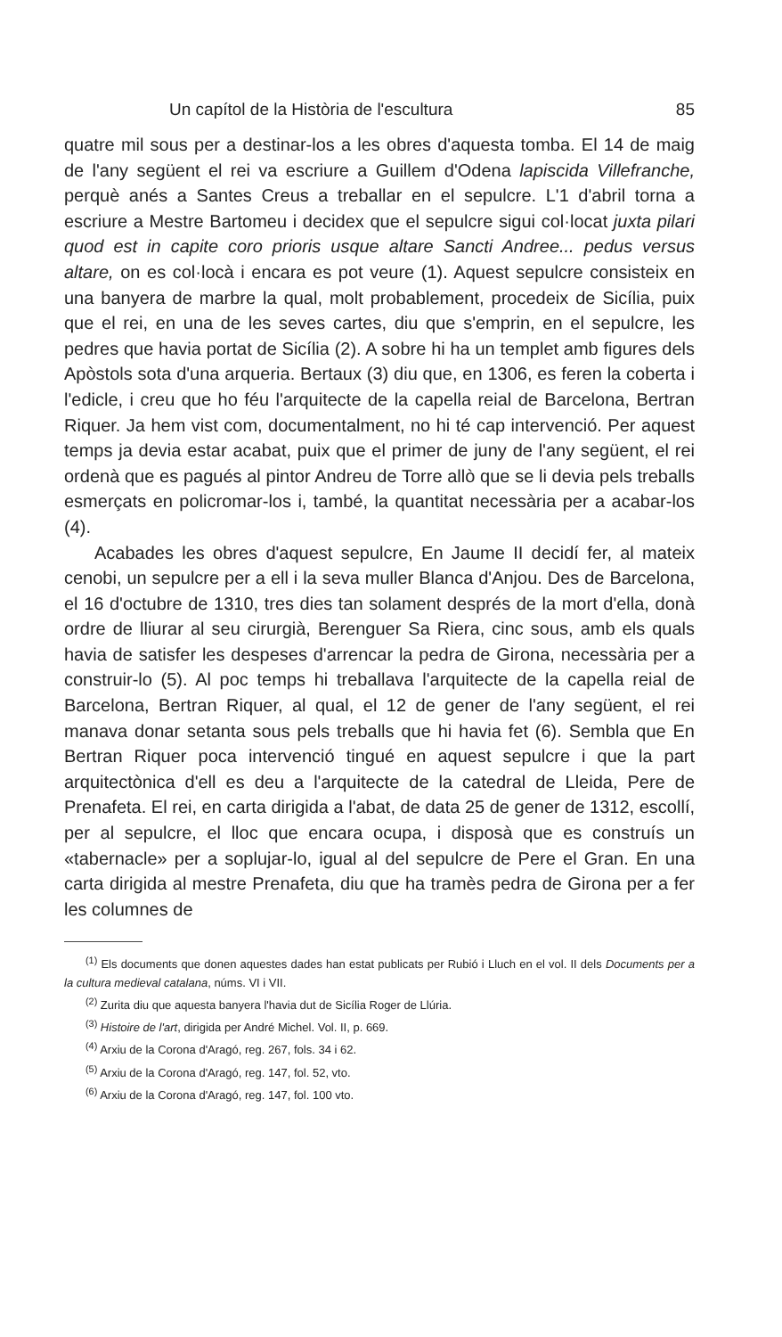Un capítol de la Història de l'escultura 85
quatre mil sous per a destinar-los a les obres d'aquesta tomba. El 14 de maig de l'any següent el rei va escriure a Guillem d'Odena lapiscida Villefranche, perquè anés a Santes Creus a treballar en el sepulcre. L'1 d'abril torna a escriure a Mestre Bartomeu i decidex que el sepulcre sigui col·locat juxta pilari quod est in capite coro prioris usque altare Sancti Andree... pedus versus altare, on es col·locà i encara es pot veure (1). Aquest sepulcre consisteix en una banyera de marbre la qual, molt probablement, procedeix de Sicília, puix que el rei, en una de les seves cartes, diu que s'emprin, en el sepulcre, les pedres que havia portat de Sicília (2). A sobre hi ha un templet amb figures dels Apòstols sota d'una arqueria. Bertaux (3) diu que, en 1306, es feren la coberta i l'edicle, i creu que ho féu l'arquitecte de la capella reial de Barcelona, Bertran Riquer. Ja hem vist com, documentalment, no hi té cap intervenció. Per aquest temps ja devia estar acabat, puix que el primer de juny de l'any següent, el rei ordenà que es pagués al pintor Andreu de Torre allò que se li devia pels treballs esmerçats en policromar-los i, també, la quantitat necessària per a acabar-los (4).
Acabades les obres d'aquest sepulcre, En Jaume II decidí fer, al mateix cenobi, un sepulcre per a ell i la seva muller Blanca d'Anjou. Des de Barcelona, el 16 d'octubre de 1310, tres dies tan solament després de la mort d'ella, donà ordre de lliurar al seu cirurgià, Berenguer Sa Riera, cinc sous, amb els quals havia de satisfer les despeses d'arrencar la pedra de Girona, necessària per a construir-lo (5). Al poc temps hi treballava l'arquitecte de la capella reial de Barcelona, Bertran Riquer, al qual, el 12 de gener de l'any següent, el rei manava donar setanta sous pels treballs que hi havia fet (6). Sembla que En Bertran Riquer poca intervenció tingué en aquest sepulcre i que la part arquitectònica d'ell es deu a l'arquitecte de la catedral de Lleida, Pere de Prenafeta. El rei, en carta dirigida a l'abat, de data 25 de gener de 1312, escollí, per al sepulcre, el lloc que encara ocupa, i disposà que es construís un «tabernacle» per a soplujar-lo, igual al del sepulcre de Pere el Gran. En una carta dirigida al mestre Prenafeta, diu que ha tramès pedra de Girona per a fer les columnes de
<sup>(1)</sup> Els documents que donen aquestes dades han estat publicats per Rubió i Lluch en el vol. II dels Documents per a la cultura medieval catalana, núms. VI i VII.
<sup>(2)</sup> Zurita diu que aquesta banyera l'havia dut de Sicília Roger de Llúria.
<sup>(3)</sup> Histoire de l'art, dirigida per André Michel. Vol. II, p. 669.
<sup>(4)</sup> Arxiu de la Corona d'Aragó, reg. 267, fols. 34 i 62.
<sup>(5)</sup> Arxiu de la Corona d'Aragó, reg. 147, fol. 52, vto.
<sup>(6)</sup> Arxiu de la Corona d'Aragó, reg. 147, fol. 100 vto.